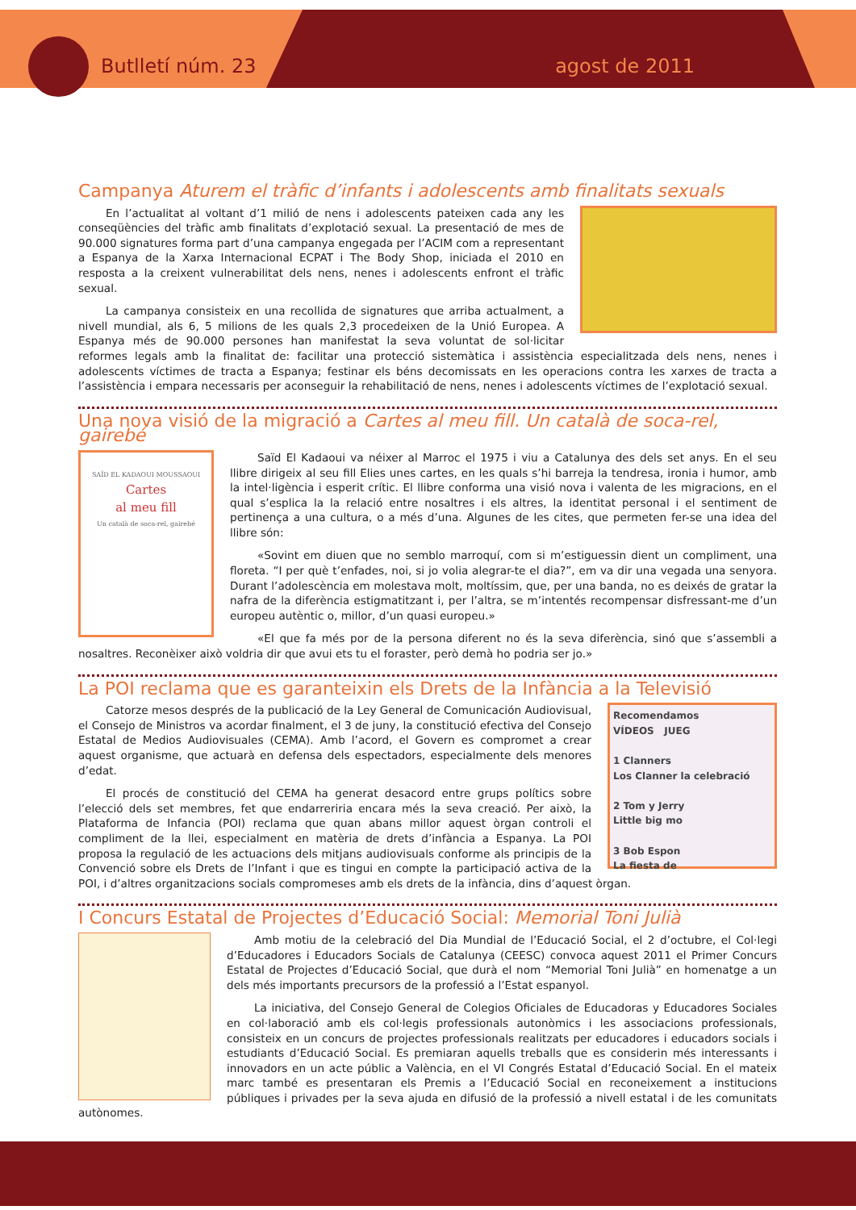Butlletí núm. 23 agost de 2011
Campanya Aturem el tràfic d’infants i adolescents amb finalitats sexuals
En l’actualitat al voltant d’1 milió de nens i adolescents pateixen cada any les conseqüències del tràfic amb finalitats d’explotació sexual. La presentació de mes de 90.000 signatures forma part d’una campanya engegada per l’ACIM com a representant a Espanya de la Xarxa Internacional ECPAT i The Body Shop, iniciada el 2010 en resposta a la creixent vulnerabilitat dels nens, nenes i adolescents enfront el tràfic sexual.
La campanya consisteix en una recollida de signatures que arriba actualment, a nivell mundial, als 6, 5 milions de les quals 2,3 procedeixen de la Unió Europea. A Espanya més de 90.000 persones han manifestat la seva voluntat de sol·licitar reformes legals amb la finalitat de: facilitar una protecció sistemàtica i assistència especialitzada dels nens, nenes i adolescents víctimes de tracta a Espanya; festinar els béns decomissats en les operacions contra les xarxes de tracta a l’assistència i empara necessaris per aconseguir la rehabilitació de nens, nenes i adolescents víctimes de l’explotació sexual.
Una nova visió de la migració a Cartes al meu fill. Un català de soca-rel, gairebé
SAÏD EL KADAOUI MOUSSAOUI
Cartes
al meu fill
Un català de soca-rel, gairebé
Saïd El Kadaoui va néixer al Marroc el 1975 i viu a Catalunya des dels set anys. En el seu llibre dirigeix al seu fill Elies unes cartes, en les quals s’hi barreja la tendresa, ironia i humor, amb la intel·ligència i esperit crític. El llibre conforma una visió nova i valenta de les migracions, en el qual s’esplica la la relació entre nosaltres i els altres, la identitat personal i el sentiment de pertinença a una cultura, o a més d’una. Algunes de les cites, que permeten fer-se una idea del llibre són:
«Sovint em diuen que no semblo marroquí, com si m’estiguessin dient un compliment, una floreta. “I per què t’enfades, noi, si jo volia alegrar-te el dia?”, em va dir una vegada una senyora. Durant l’adolescència em molestava molt, moltíssim, que, per una banda, no es deixés de gratar la nafra de la diferència estigmatitzant i, per l’altra, se m’intentés recompensar disfressant-me d’un europeu autèntic o, millor, d’un quasi europeu.»
«El que fa més por de la persona diferent no és la seva diferència, sinó que s’assembli a nosaltres. Reconèixer això voldria dir que avui ets tu el foraster, però demà ho podria ser jo.»
La POI reclama que es garanteixin els Drets de la Infància a la Televisió
Recomendamos
VÍDEOS JUEG
1 Clanners
Los Clanner la celebració
2 Tom y Jerry
Little big mo
3 Bob Espon
La fiesta de
Catorze mesos després de la publicació de la Ley General de Comunicación Audiovisual, el Consejo de Ministros va acordar finalment, el 3 de juny, la constitució efectiva del Consejo Estatal de Medios Audiovisuales (CEMA). Amb l’acord, el Govern es compromet a crear aquest organisme, que actuarà en defensa dels espectadors, especialmente dels menores d’edat.
El procés de constitució del CEMA ha generat desacord entre grups polítics sobre l’elecció dels set membres, fet que endarreriria encara més la seva creació. Per això, la Plataforma de Infancia (POI) reclama que quan abans millor aquest òrgan controli el compliment de la llei, especialment en matèria de drets d’infància a Espanya. La POI proposa la regulació de les actuacions dels mitjans audiovisuals conforme als principis de la Convenció sobre els Drets de l’Infant i que es tingui en compte la participació activa de la POI, i d’altres organitzacions socials compromeses amb els drets de la infància, dins d’aquest òrgan.
I Concurs Estatal de Projectes d’Educació Social: Memorial Toni Julià
Amb motiu de la celebració del Dia Mundial de l’Educació Social, el 2 d’octubre, el Col·legi d’Educadores i Educadors Socials de Catalunya (CEESC) convoca aquest 2011 el Primer Concurs Estatal de Projectes d’Educació Social, que durà el nom “Memorial Toni Julià” en homenatge a un dels més importants precursors de la professió a l’Estat espanyol.
La iniciativa, del Consejo General de Colegios Oficiales de Educadoras y Educadores Sociales en col·laboració amb els col·legis professionals autonòmics i les associacions professionals, consisteix en un concurs de projectes professionals realitzats per educadores i educadors socials i estudiants d’Educació Social. Es premiaran aquells treballs que es considerin més interessants i innovadors en un acte públic a València, en el VI Congrés Estatal d’Educació Social. En el mateix marc també es presentaran els Premis a l’Educació Social en reconeixement a institucions públiques i privades per la seva ajuda en difusió de la professió a nivell estatal i de les comunitats autònomes.